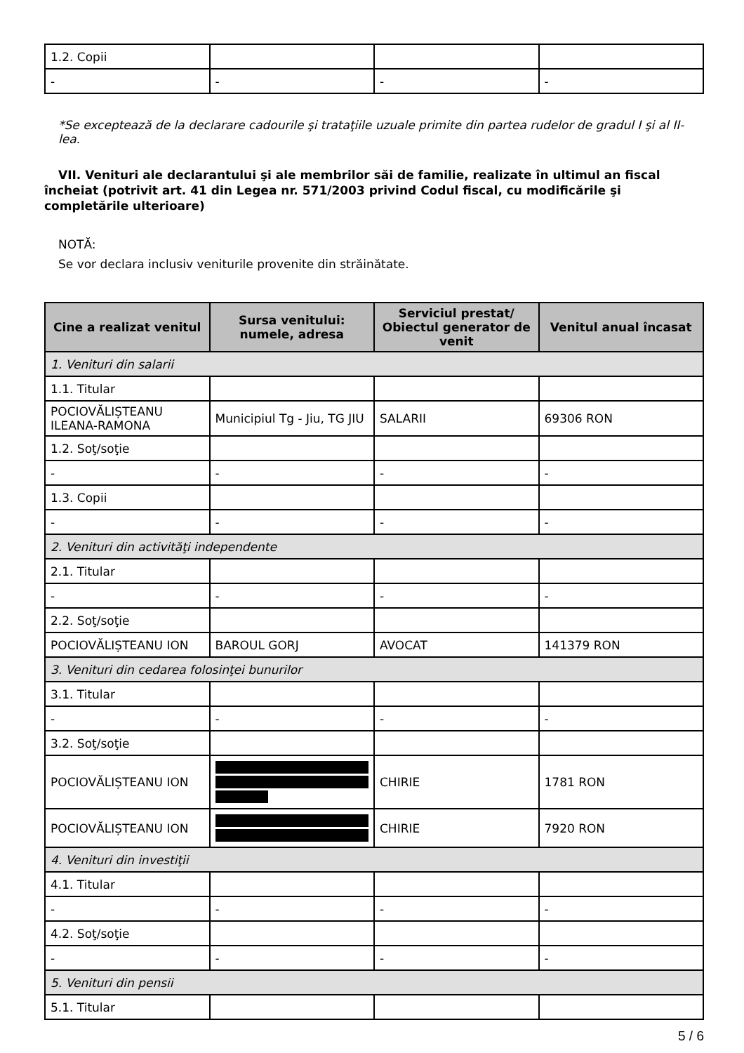| 1.2. Copii | | | |
| - | - | - | - |
*Se exceptează de la declarare cadourile şi trataţiile uzuale primite din partea rudelor de gradul I şi al II-lea.
VII. Venituri ale declarantului şi ale membrilor săi de familie, realizate în ultimul an fiscal încheiat (potrivit art. 41 din Legea nr. 571/2003 privind Codul fiscal, cu modificările şi completările ulterioare)
NOTĂ:
Se vor declara inclusiv veniturile provenite din străinătate.
| Cine a realizat venitul | Sursa venitului: numele, adresa | Serviciul prestat/ Obiectul generator de venit | Venitul anual încasat |
| --- | --- | --- | --- |
| 1. Venituri din salarii | | | |
| 1.1. Titular | | | |
| POCIOVĂLIȘTEANU ILEANA-RAMONA | Municipiul Tg - Jiu, TG JIU | SALARII | 69306 RON |
| 1.2. Soţ/soţie | | | |
| - | - | - | - |
| 1.3. Copii | | | |
| - | - | - | - |
| 2. Venituri din activităţi independente | | | |
| 2.1. Titular | | | |
| - | - | - | - |
| 2.2. Soţ/soţie | | | |
| POCIOVĂLIȘTEANU ION | BAROUL GORJ | AVOCAT | 141379 RON |
| 3. Venituri din cedarea folosinţei bunurilor | | | |
| 3.1. Titular | | | |
| - | - | - | - |
| 3.2. Soţ/soţie | | | |
| POCIOVĂLIȘTEANU ION | | CHIRIE | 1781 RON |
| POCIOVĂLIȘTEANU ION | | CHIRIE | 7920 RON |
| 4. Venituri din investiţii | | | |
| 4.1. Titular | | | |
| - | - | - | - |
| 4.2. Soţ/soţie | | | |
| - | - | - | - |
| 5. Venituri din pensii | | | |
| 5.1. Titular | | | |
5 / 6